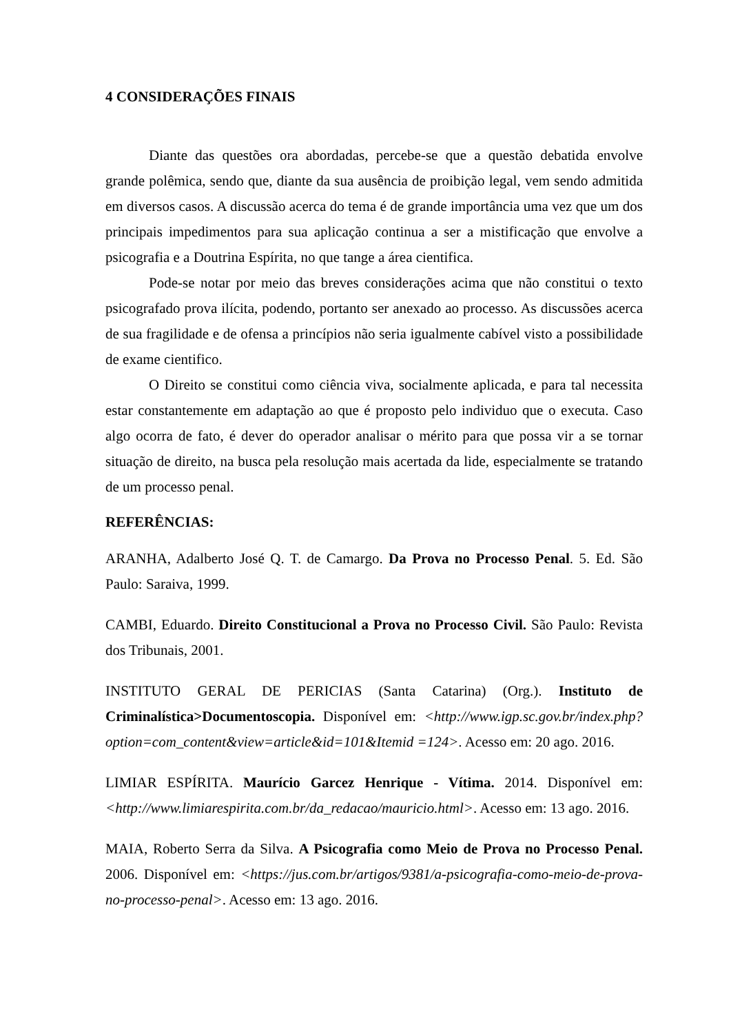4 CONSIDERAÇÕES FINAIS
Diante das questões ora abordadas, percebe-se que a questão debatida envolve grande polêmica, sendo que, diante da sua ausência de proibição legal, vem sendo admitida em diversos casos. A discussão acerca do tema é de grande importância uma vez que um dos principais impedimentos para sua aplicação continua a ser a mistificação que envolve a psicografia e a Doutrina Espírita, no que tange a área cientifica.
Pode-se notar por meio das breves considerações acima que não constitui o texto psicografado prova ilícita, podendo, portanto ser anexado ao processo. As discussões acerca de sua fragilidade e de ofensa a princípios não seria igualmente cabível visto a possibilidade de exame cientifico.
O Direito se constitui como ciência viva, socialmente aplicada, e para tal necessita estar constantemente em adaptação ao que é proposto pelo individuo que o executa. Caso algo ocorra de fato, é dever do operador analisar o mérito para que possa vir a se tornar situação de direito, na busca pela resolução mais acertada da lide, especialmente se tratando de um processo penal.
REFERÊNCIAS:
ARANHA, Adalberto José Q. T. de Camargo. Da Prova no Processo Penal. 5. Ed. São Paulo: Saraiva, 1999.
CAMBI, Eduardo. Direito Constitucional a Prova no Processo Civil. São Paulo: Revista dos Tribunais, 2001.
INSTITUTO GERAL DE PERICIAS (Santa Catarina) (Org.). Instituto de Criminalística>Documentoscopia. Disponível em: <http://www.igp.sc.gov.br/index.php?option=com_content&view=article&id=101&Itemid =124>. Acesso em: 20 ago. 2016.
LIMIAR ESPÍRITA. Maurício Garcez Henrique - Vítima. 2014. Disponível em: <http://www.limiarespirita.com.br/da_redacao/mauricio.html>. Acesso em: 13 ago. 2016.
MAIA, Roberto Serra da Silva. A Psicografia como Meio de Prova no Processo Penal. 2006. Disponível em: <https://jus.com.br/artigos/9381/a-psicografia-como-meio-de-prova-no-processo-penal>. Acesso em: 13 ago. 2016.